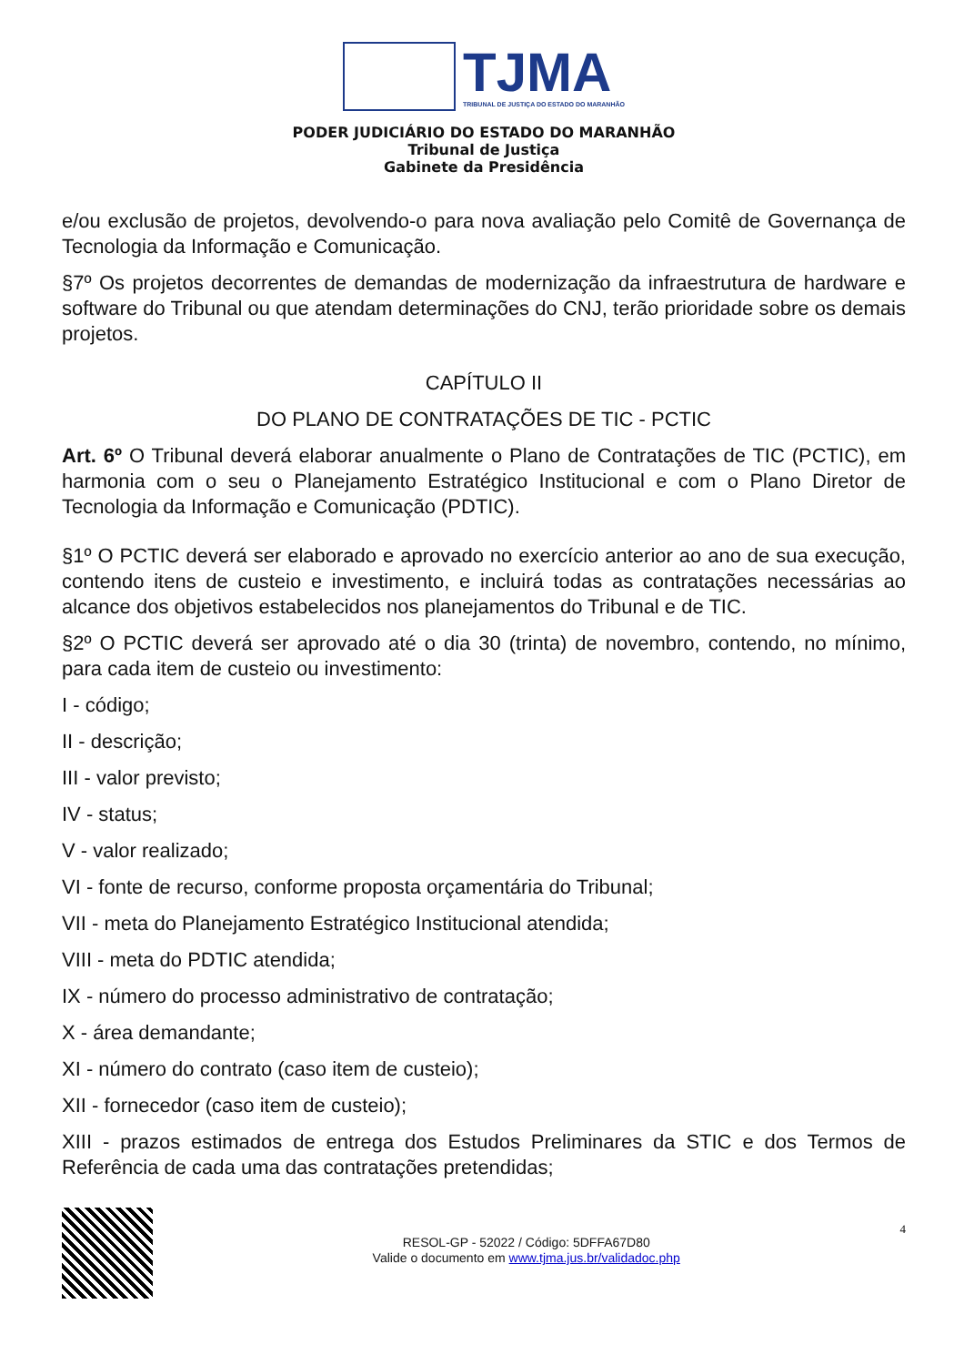TJMA
TRIBUNAL DE JUSTIÇA DO ESTADO DO MARANHÃO
PODER JUDICIÁRIO DO ESTADO DO MARANHÃO
Tribunal de Justiça
Gabinete da Presidência
e/ou exclusão de projetos, devolvendo-o para nova avaliação pelo Comitê de Governança de Tecnologia da Informação e Comunicação.
§7º Os projetos decorrentes de demandas de modernização da infraestrutura de hardware e software do Tribunal ou que atendam determinações do CNJ, terão prioridade sobre os demais projetos.
CAPÍTULO II
DO PLANO DE CONTRATAÇÕES DE TIC - PCTIC
Art. 6º O Tribunal deverá elaborar anualmente o Plano de Contratações de TIC (PCTIC), em harmonia com o seu o Planejamento Estratégico Institucional e com o Plano Diretor de Tecnologia da Informação e Comunicação (PDTIC).
§1º O PCTIC deverá ser elaborado e aprovado no exercício anterior ao ano de sua execução, contendo itens de custeio e investimento, e incluirá todas as contratações necessárias ao alcance dos objetivos estabelecidos nos planejamentos do Tribunal e de TIC.
§2º O PCTIC deverá ser aprovado até o dia 30 (trinta) de novembro, contendo, no mínimo, para cada item de custeio ou investimento:
I - código;
II - descrição;
III - valor previsto;
IV - status;
V - valor realizado;
VI - fonte de recurso, conforme proposta orçamentária do Tribunal;
VII - meta do Planejamento Estratégico Institucional atendida;
VIII - meta do PDTIC atendida;
IX - número do processo administrativo de contratação;
X - área demandante;
XI - número do contrato (caso item de custeio);
XII - fornecedor (caso item de custeio);
XIII - prazos estimados de entrega dos Estudos Preliminares da STIC e dos Termos de Referência de cada uma das contratações pretendidas;
RESOL-GP - 52022 / Código: 5DFFA67D80
Valide o documento em www.tjma.jus.br/validadoc.php
4